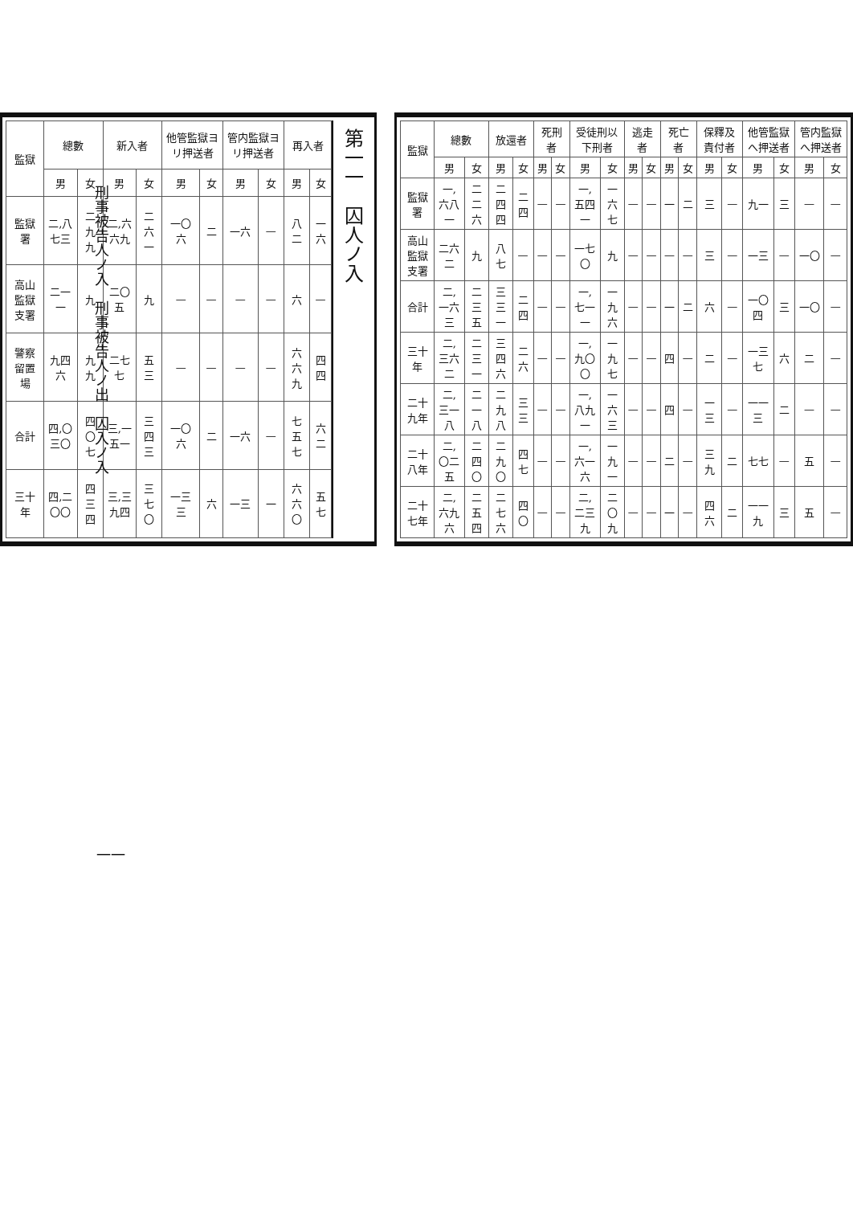| 監獄 | 總數 | | 放還者 | | 死刑者 | | 受徒刑以下刑者 | | 逃走者 | | 死亡者 | | 保釋及責付者 | | 他管監獄へ押送者 | | 管内監獄へ押送者 | |
| --- | --- | --- | --- | --- | --- | --- | --- | --- | --- | --- | --- | --- | --- | --- | --- | --- | --- | --- |
| | 男 | 女 | 男 | 女 | 男 | 女 | 男 | 女 | 男 | 女 | 男 | 女 | 男 | 女 | 男 | 女 | 男 | 女 |
| 監獄署 | 一,六八一 | 二二六 | 二四四 | 二四 | — | — | 一,五四一 | 一六七 | — | — | 一 | 二 | 三 | — | 九一 | 三 | — | — |
| 高山監獄支署 | 二六二 | 九 | 八七 | — | — | — | 一七〇 | 九 | — | — | — | — | 三 | — | 一三 | — | 一〇 | — |
| 合計 | 二,一六三 | 二三五 | 三三一 | 二四 | — | — | 一,七一一 | 一九六 | — | — | 一 | 二 | 六 | — | 一〇四 | 三 | 一〇 | — |
| 三十年 | 二,三六二 | 二三一 | 三四六 | 二六 | — | — | 一,九〇〇 | 一九七 | — | — | 四 | — | 二 | — | 一三七 | 六 | 二 | — |
| 二十九年 | 二,三一八 | 二一八 | 二九八 | 三三 | — | — | 一,八九一 | 一六三 | — | — | 四 | — | 一三 | — | 一一三 | 二 | — | — |
| 二十八年 | 二,〇二五 | 二四〇 | 二九〇 | 四七 | — | — | 一,六一六 | 一九一 | — | — | 二 | — | 三九 | 二 | 七七 | — | 五 | — |
| 二十七年 | 二,六九六 | 二五四 | 二七六 | 四〇 | — | — | 二,二三九 | 二〇九 | — | — | 一 | — | 四六 | 二 | 一一九 | 三 | 五 | — |
第一一　囚人ノ入
| 監獄 | 總數 | | 新入者 | | 他管監獄ヨリ押送者 | | 管内監獄ヨリ押送者 | | 再入者 | |
| --- | --- | --- | --- | --- | --- | --- | --- | --- | --- | --- |
| | 男 | 女 | 男 | 女 | 男 | 女 | 男 | 女 | 男 | 女 |
| 監獄署 | 二,八七三 | 二九九 | 二,六六九 | 二六一 | 一〇六 | 二 | 一六 | — | 八二 | 一六 |
| 高山監獄支署 | 二一一 | 九 | 二〇五 | 九 | — | — | — | — | 六 | — |
| 警察留置場 | 九四六 | 九九 | 二七七 | 五三 | — | — | — | — | 六六九 | 四四 |
| 合計 | 四,〇三〇 | 四〇七 | 三,一五一 | 三四三 | 一〇六 | 二 | 一六 | — | 七五七 | 六二 |
| 三十年 | 四,二〇〇 | 四三四 | 三,三九四 | 三七〇 | 一三三 | 六 | 一三 | 一 | 六六〇 | 五七 |
刑事被告人ノ入　刑事被告人ノ出　囚入ノ入
一一